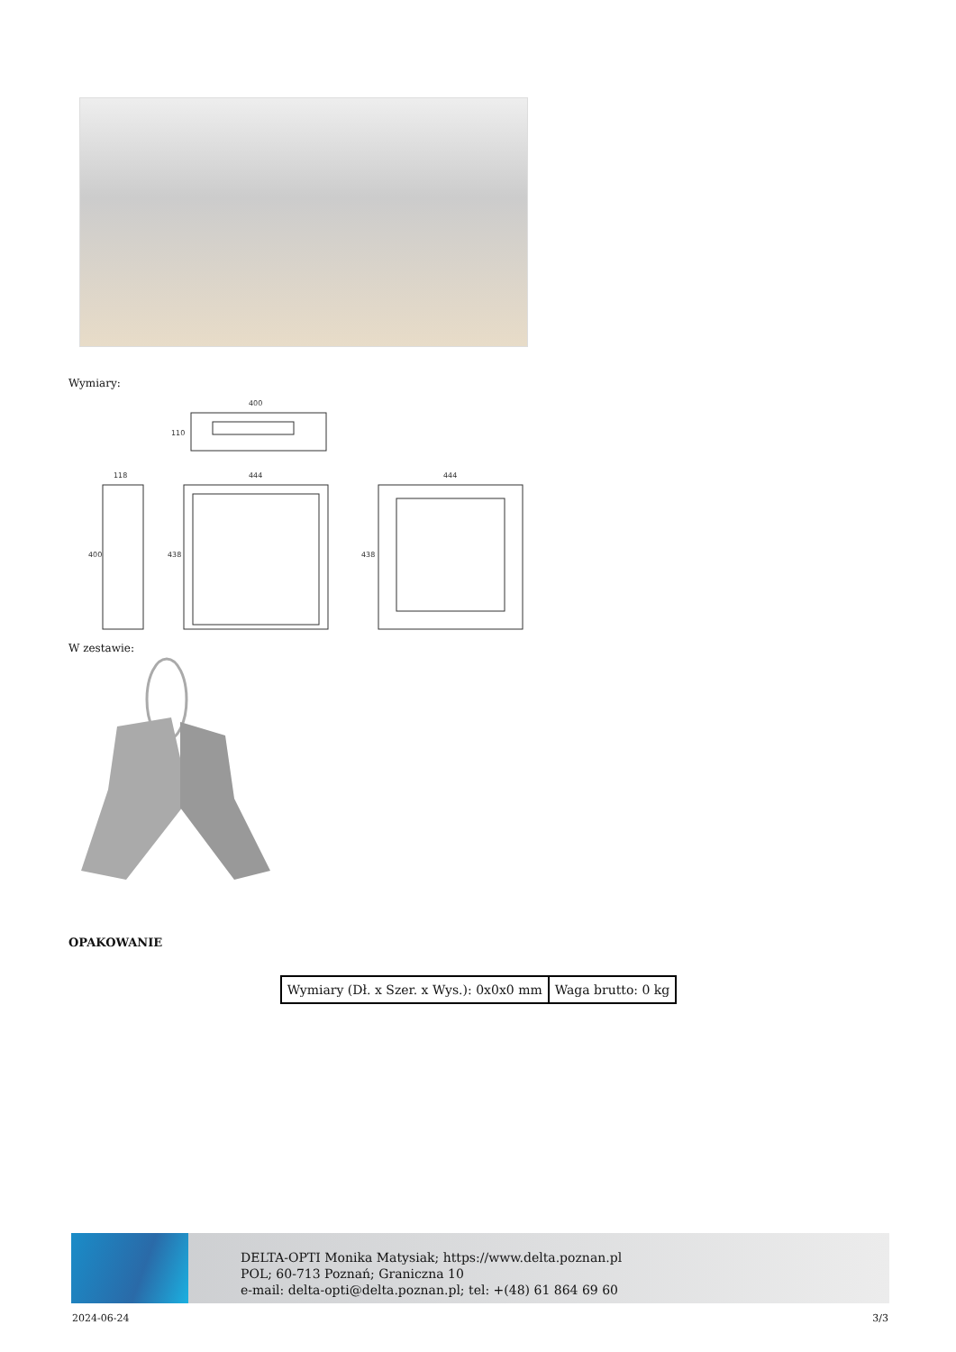Wymiary:
400
118
444
444
400
438
438
110
W zestawie:
OPAKOWANIE
| Wymiary (Dł. x Szer. x Wys.): 0x0x0 mm | Waga brutto: 0 kg |
DELTA-OPTI Monika Matysiak; https://www.delta.poznan.pl
POL; 60-713 Poznań; Graniczna 10
e-mail: delta-opti@delta.poznan.pl; tel: +(48) 61 864 69 60
2024-06-24 3/3